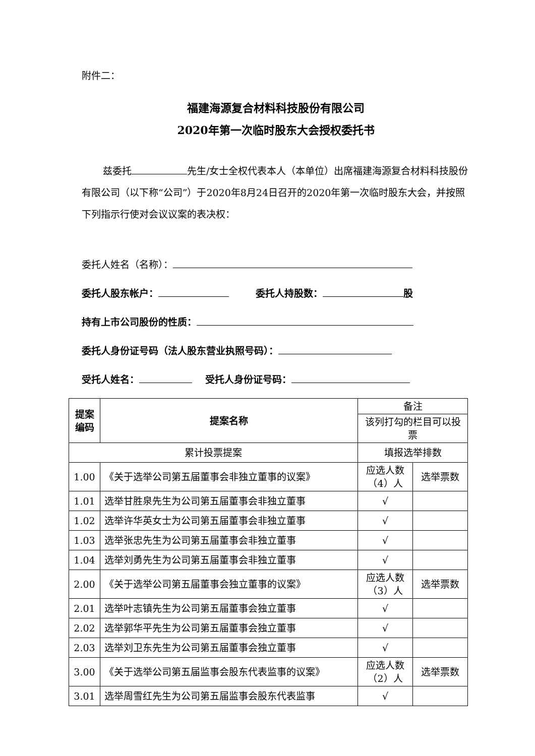附件二：
福建海源复合材料科技股份有限公司
2020年第一次临时股东大会授权委托书
兹委托 先生/女士全权代表本人（本单位）出席福建海源复合材料科技股份有限公司（以下称“公司”）于2020年8月24日召开的2020年第一次临时股东大会，并按照下列指示行使对会议议案的表决权：
委托人姓名（名称）：
委托人股东帐户： 委托人持股数： 股
持有上市公司股份的性质：
委托人身份证号码（法人股东营业执照号码）：
受托人姓名： 受托人身份证号码：
| 提案编码 | 提案名称 | 备注 | |
| | | 该列打勾的栏目可以投票 | |
| 累计投票提案 | | 填报选举排数 | |
| 1.00 | 《关于选举公司第五届董事会非独立董事的议案》 | 应选人数（4）人 | 选举票数 |
| 1.01 | 选举甘胜泉先生为公司第五届董事会非独立董事 | √ | |
| 1.02 | 选举许华英女士为公司第五届董事会非独立董事 | √ | |
| 1.03 | 选举张忠先生为公司第五届董事会非独立董事 | √ | |
| 1.04 | 选举刘勇先生为公司第五届董事会非独立董事 | √ | |
| 2.00 | 《关于选举公司第五届董事会独立董事的议案》 | 应选人数（3）人 | 选举票数 |
| 2.01 | 选举叶志镇先生为公司第五届董事会独立董事 | √ | |
| 2.02 | 选举郭华平先生为公司第五届董事会独立董事 | √ | |
| 2.03 | 选举刘卫东先生为公司第五届董事会独立董事 | √ | |
| 3.00 | 《关于选举公司第五届监事会股东代表监事的议案》 | 应选人数（2）人 | 选举票数 |
| 3.01 | 选举周雪红先生为公司第五届监事会股东代表监事 | √ | |